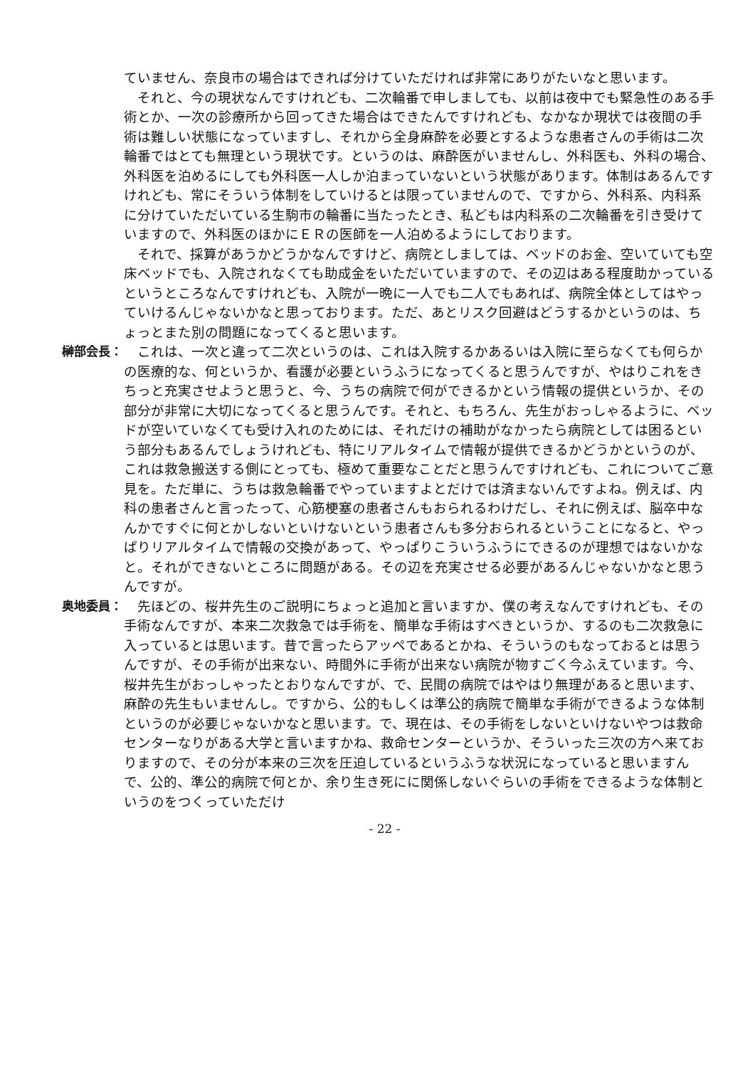ていません、奈良市の場合はできれば分けていただければ非常にありがたいなと思います。
それと、今の現状なんですけれども、二次輪番で申しましても、以前は夜中でも緊急性のある手術とか、一次の診療所から回ってきた場合はできたんですけれども、なかなか現状では夜間の手術は難しい状態になっていますし、それから全身麻酔を必要とするような患者さんの手術は二次輪番ではとても無理という現状です。というのは、麻酔医がいませんし、外科医も、外科の場合、外科医を泊めるにしても外科医一人しか泊まっていないという状態があります。体制はあるんですけれども、常にそういう体制をしていけるとは限っていませんので、ですから、外科系、内科系に分けていただいている生駒市の輪番に当たったとき、私どもは内科系の二次輪番を引き受けていますので、外科医のほかにＥＲの医師を一人泊めるようにしております。
それで、採算があうかどうかなんですけど、病院としましては、ベッドのお金、空いていても空床ベッドでも、入院されなくても助成金をいただいていますので、その辺はある程度助かっているというところなんですけれども、入院が一晩に一人でも二人でもあれば、病院全体としてはやっていけるんじゃないかなと思っております。ただ、あとリスク回避はどうするかというのは、ちょっとまた別の問題になってくると思います。
榊部会長： これは、一次と違って二次というのは、これは入院するかあるいは入院に至らなくても何らかの医療的な、何というか、看護が必要というふうになってくると思うんですが、やはりこれをきちっと充実させようと思うと、今、うちの病院で何ができるかという情報の提供というか、その部分が非常に大切になってくると思うんです。それと、もちろん、先生がおっしゃるように、ベッドが空いていなくても受け入れのためには、それだけの補助がなかったら病院としては困るという部分もあるんでしょうけれども、特にリアルタイムで情報が提供できるかどうかというのが、これは救急搬送する側にとっても、極めて重要なことだと思うんですけれども、これについてご意見を。ただ単に、うちは救急輪番でやっていますよとだけでは済まないんですよね。例えば、内科の患者さんと言ったって、心筋梗塞の患者さんもおられるわけだし、それに例えば、脳卒中なんかですぐに何とかしないといけないという患者さんも多分おられるということになると、やっぱりリアルタイムで情報の交換があって、やっぱりこういうふうにできるのが理想ではないかなと。それができないところに問題がある。その辺を充実させる必要があるんじゃないかなと思うんですが。
奥地委員： 先ほどの、桜井先生のご説明にちょっと追加と言いますか、僕の考えなんですけれども、その手術なんですが、本来二次救急では手術を、簡単な手術はすべきというか、するのも二次救急に入っているとは思います。昔で言ったらアッペであるとかね、そういうのもなっておるとは思うんですが、その手術が出来ない、時間外に手術が出来ない病院が物すごく今ふえています。今、桜井先生がおっしゃったとおりなんですが、で、民間の病院ではやはり無理があると思います、麻酔の先生もいませんし。ですから、公的もしくは準公的病院で簡単な手術ができるような体制というのが必要じゃないかなと思います。で、現在は、その手術をしないといけないやつは救命センターなりがある大学と言いますかね、救命センターというか、そういった三次の方へ来ておりますので、その分が本来の三次を圧迫しているというふうな状況になっていると思いますんで、公的、準公的病院で何とか、余り生き死にに関係しないぐらいの手術をできるような体制というのをつくっていただけ
- 22 -